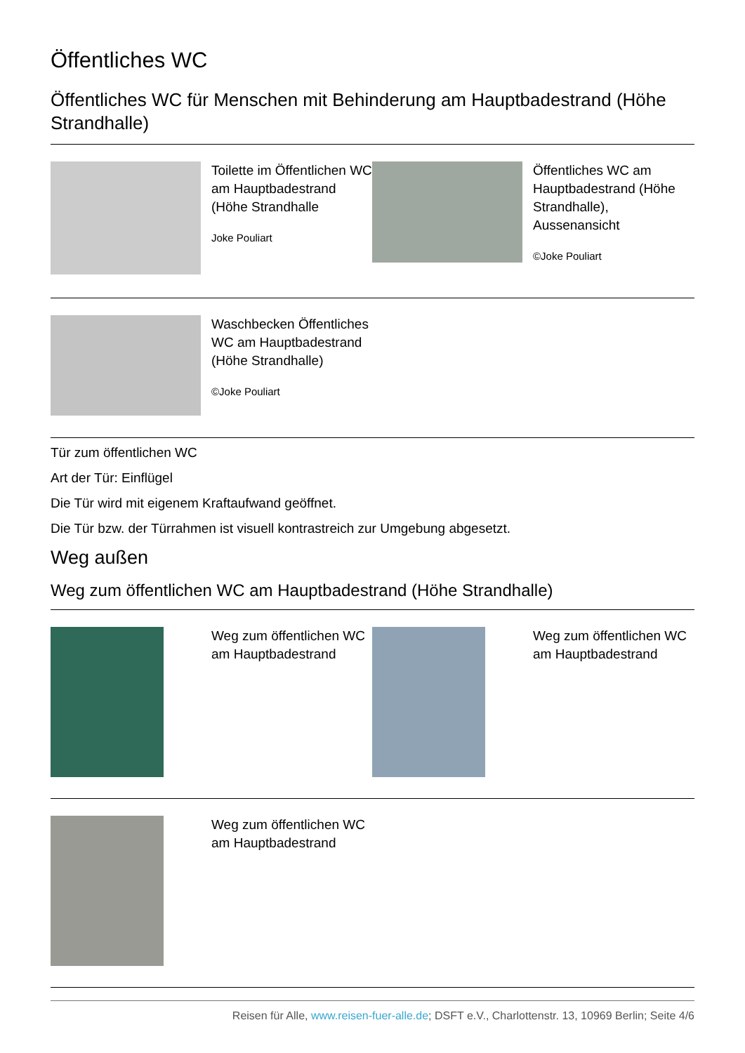Öffentliches WC
Öffentliches WC für Menschen mit Behinderung am Hauptbadestrand (Höhe Strandhalle)
Toilette im Öffentlichen WC am Hauptbadestrand (Höhe Strandhalle
Joke Pouliart
Öffentliches WC am Hauptbadestrand (Höhe Strandhalle), Aussenansicht
©Joke Pouliart
Waschbecken Öffentliches WC am Hauptbadestrand (Höhe Strandhalle)
©Joke Pouliart
Tür zum öffentlichen WC
Art der Tür: Einflügel
Die Tür wird mit eigenem Kraftaufwand geöffnet.
Die Tür bzw. der Türrahmen ist visuell kontrastreich zur Umgebung abgesetzt.
Weg außen
Weg zum öffentlichen WC am Hauptbadestrand (Höhe Strandhalle)
Weg zum öffentlichen WC am Hauptbadestrand
Weg zum öffentlichen WC am Hauptbadestrand
Weg zum öffentlichen WC am Hauptbadestrand
Reisen für Alle, www.reisen-fuer-alle.de; DSFT e.V., Charlottenstr. 13, 10969 Berlin; Seite 4/6